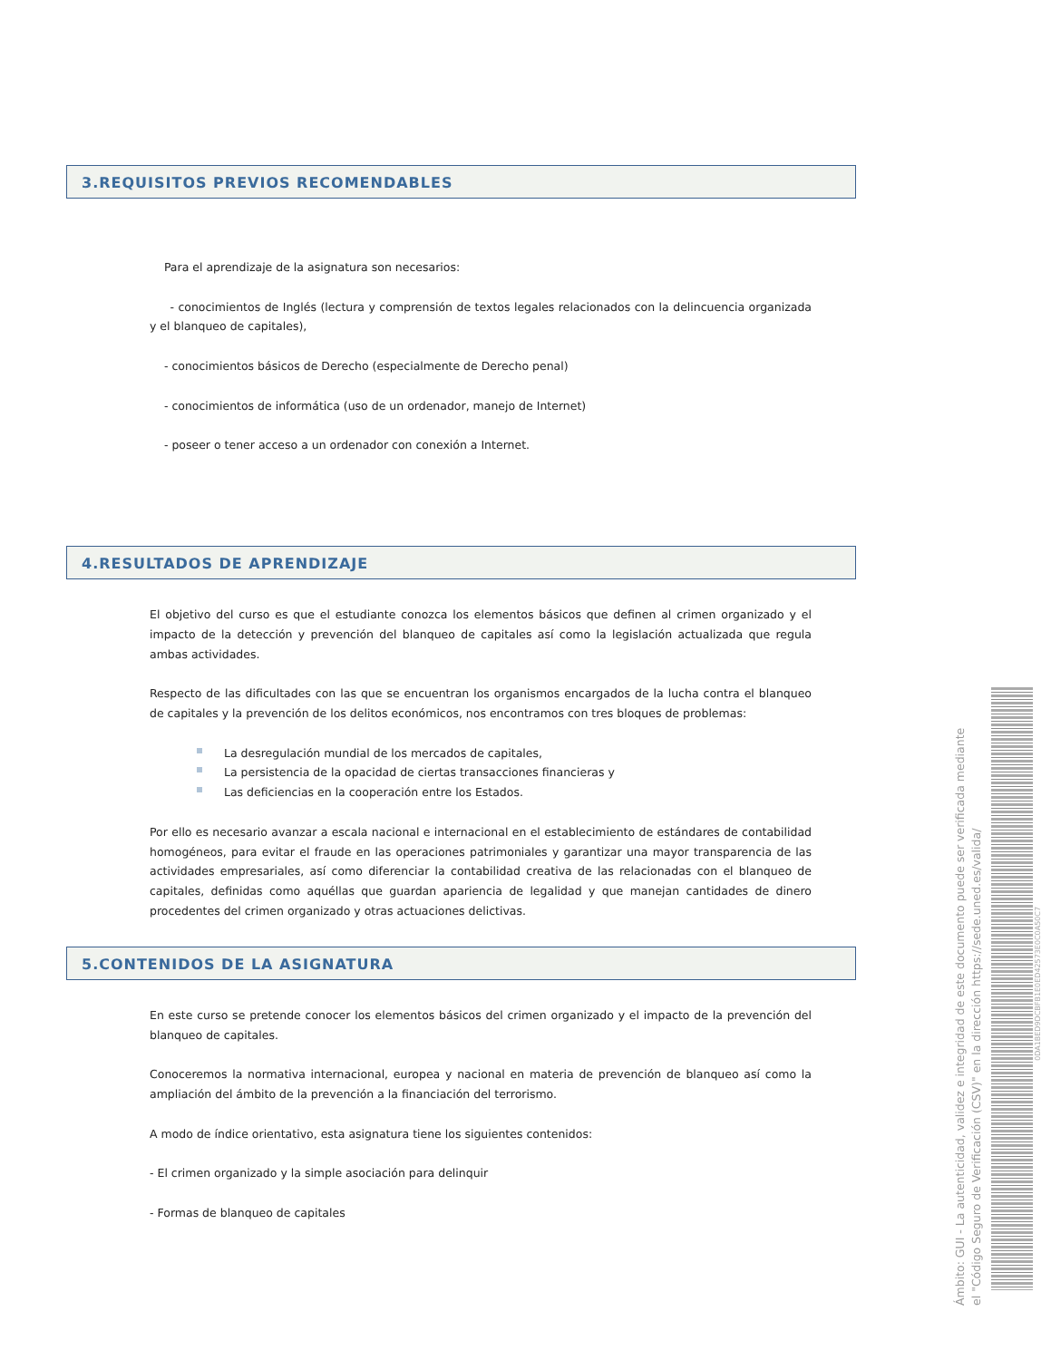3.REQUISITOS PREVIOS RECOMENDABLES
Para el aprendizaje de la asignatura son necesarios:
- conocimientos de Inglés (lectura y comprensión de textos legales relacionados con la delincuencia organizada y el blanqueo de capitales),
- conocimientos básicos de Derecho (especialmente de Derecho penal)
- conocimientos de informática (uso de un ordenador, manejo de Internet)
- poseer o tener acceso a un ordenador con conexión a Internet.
4.RESULTADOS DE APRENDIZAJE
El objetivo del curso es que el estudiante conozca los elementos básicos que definen al crimen organizado y el impacto de la detección y prevención del blanqueo de capitales así como la legislación actualizada que regula ambas actividades.
Respecto de las dificultades con las que se encuentran los organismos encargados de la lucha contra el blanqueo de capitales y la prevención de los delitos económicos, nos encontramos con tres bloques de problemas:
La desregulación mundial de los mercados de capitales,
La persistencia de la opacidad de ciertas transacciones financieras y
Las deficiencias en la cooperación entre los Estados.
Por ello es necesario avanzar a escala nacional e internacional en el establecimiento de estándares de contabilidad homogéneos, para evitar el fraude en las operaciones patrimoniales y garantizar una mayor transparencia de las actividades empresariales, así como diferenciar la contabilidad creativa de las relacionadas con el blanqueo de capitales, definidas como aquéllas que guardan apariencia de legalidad y que manejan cantidades de dinero procedentes del crimen organizado y otras actuaciones delictivas.
5.CONTENIDOS DE LA ASIGNATURA
En este curso se pretende conocer los elementos básicos del crimen organizado y el impacto de la prevención del blanqueo de capitales.
Conoceremos la normativa internacional, europea y nacional en materia de prevención de blanqueo así como la ampliación del ámbito de la prevención a la financiación del terrorismo.
A modo de índice orientativo, esta asignatura tiene los siguientes contenidos:
- El crimen organizado y la simple asociación para delinquir
- Formas de blanqueo de capitales
Ámbito: GUI - La autenticidad, validez e integridad de este documento puede ser verificada mediante
el "Código Seguro de Verificación (CSV)" en la dirección https://sede.uned.es/valida/
0DA1BED9DCBFB1E0ED42573E0C0A50C7